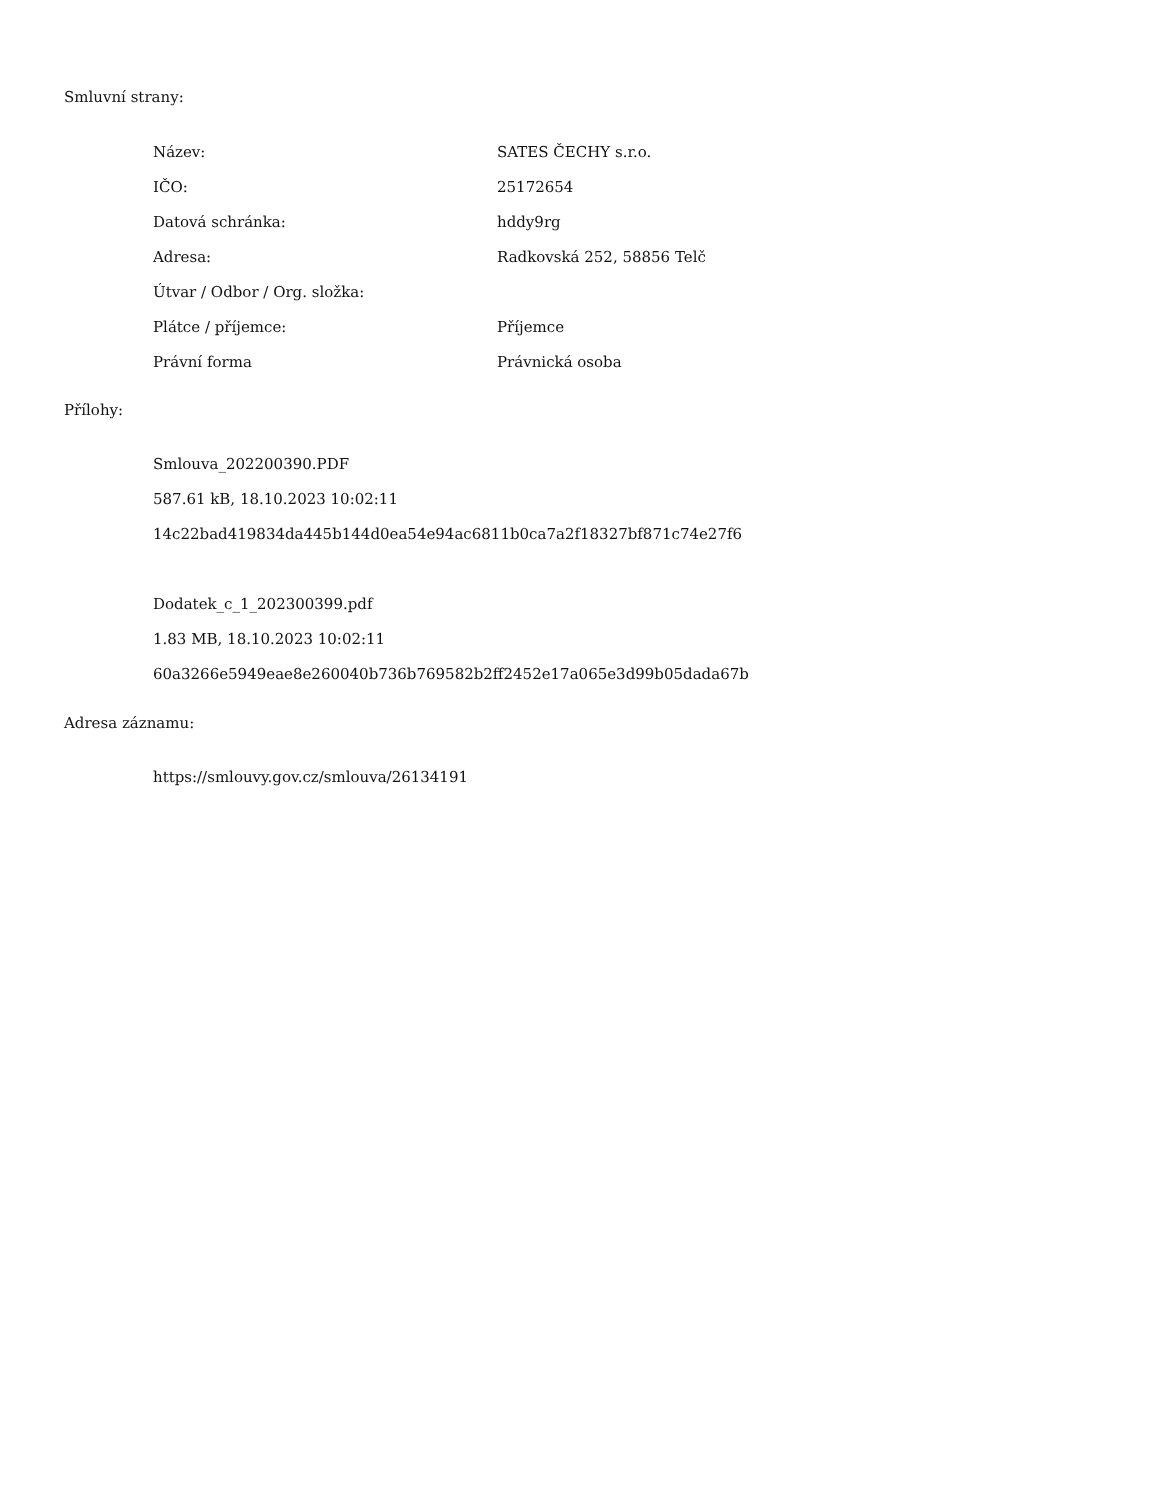Smluvní strany:
| Název: | SATES ČECHY s.r.o. |
| IČO: | 25172654 |
| Datová schránka: | hddy9rg |
| Adresa: | Radkovská 252, 58856 Telč |
| Útvar / Odbor / Org. složka: | |
| Plátce / příjemce: | Příjemce |
| Právní forma | Právnická osoba |
Přílohy:
Smlouva_202200390.PDF
587.61 kB, 18.10.2023 10:02:11
14c22bad419834da445b144d0ea54e94ac6811b0ca7a2f18327bf871c74e27f6
Dodatek_c_1_202300399.pdf
1.83 MB, 18.10.2023 10:02:11
60a3266e5949eae8e260040b736b769582b2ff2452e17a065e3d99b05dada67b
Adresa záznamu:
https://smlouvy.gov.cz/smlouva/26134191